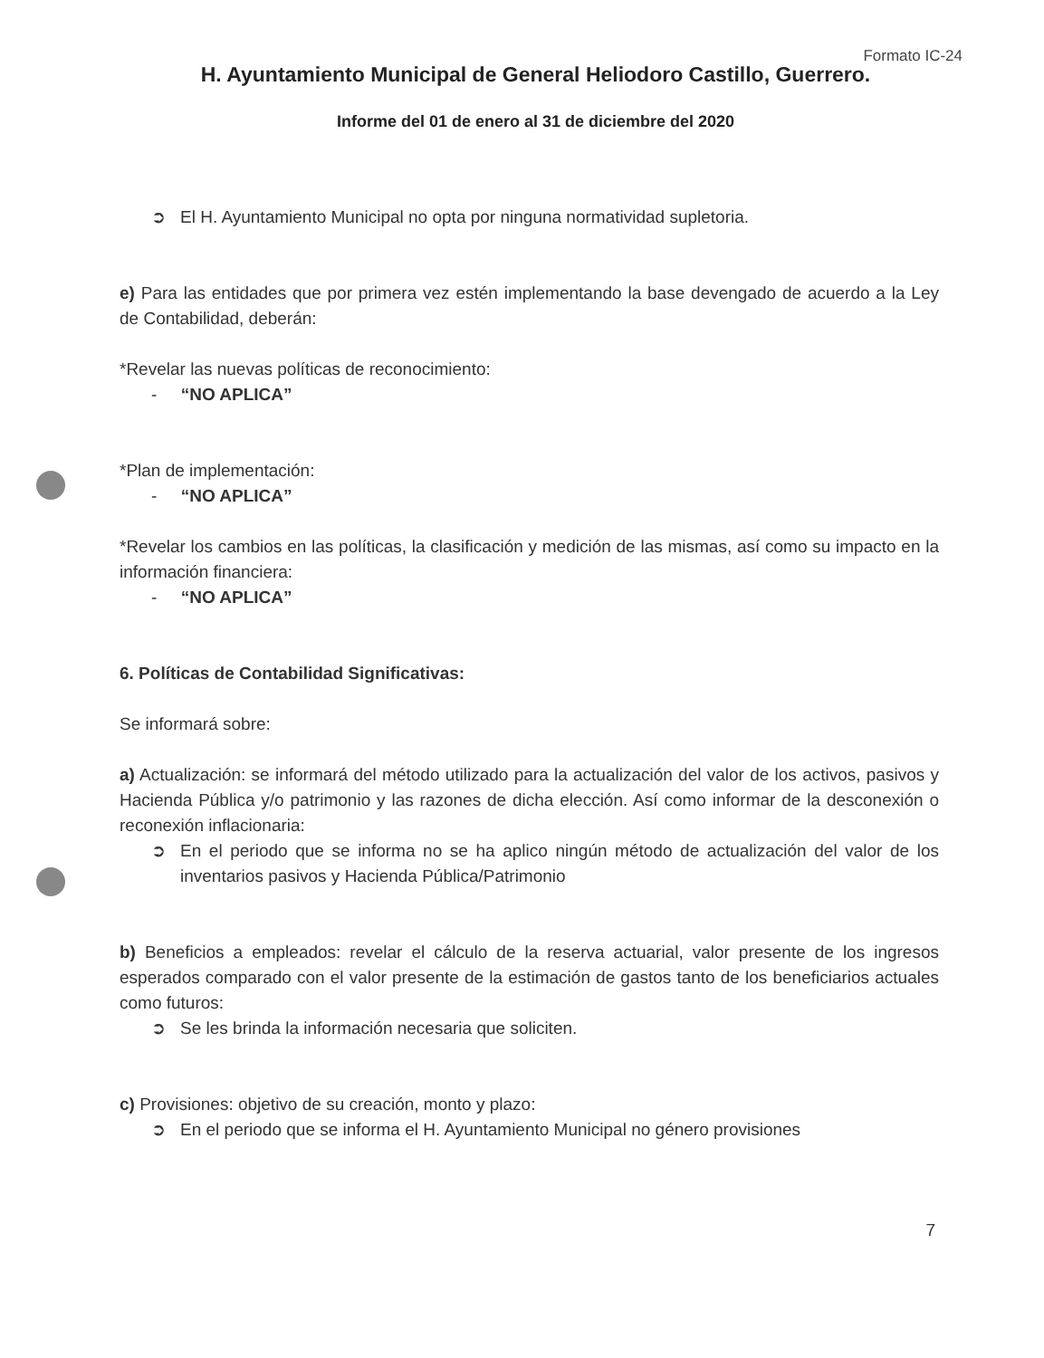Formato IC-24
H. Ayuntamiento Municipal de General Heliodoro Castillo, Guerrero.
Informe del 01 de enero al 31 de diciembre del 2020
➲ El H. Ayuntamiento Municipal no opta por ninguna normatividad supletoria.
e) Para las entidades que por primera vez estén implementando la base devengado de acuerdo a la Ley de Contabilidad, deberán:
*Revelar las nuevas políticas de reconocimiento:
- “NO APLICA”
*Plan de implementación:
- “NO APLICA”
*Revelar los cambios en las políticas, la clasificación y medición de las mismas, así como su impacto en la información financiera:
- “NO APLICA”
6. Políticas de Contabilidad Significativas:
Se informará sobre:
a) Actualización: se informará del método utilizado para la actualización del valor de los activos, pasivos y Hacienda Pública y/o patrimonio y las razones de dicha elección. Así como informar de la desconexión o reconexión inflacionaria:
➲ En el periodo que se informa no se ha aplico ningún método de actualización del valor de los inventarios pasivos y Hacienda Pública/Patrimonio
b) Beneficios a empleados: revelar el cálculo de la reserva actuarial, valor presente de los ingresos esperados comparado con el valor presente de la estimación de gastos tanto de los beneficiarios actuales como futuros:
➲ Se les brinda la información necesaria que soliciten.
c) Provisiones: objetivo de su creación, monto y plazo:
➲ En el periodo que se informa el H. Ayuntamiento Municipal no género provisiones
7